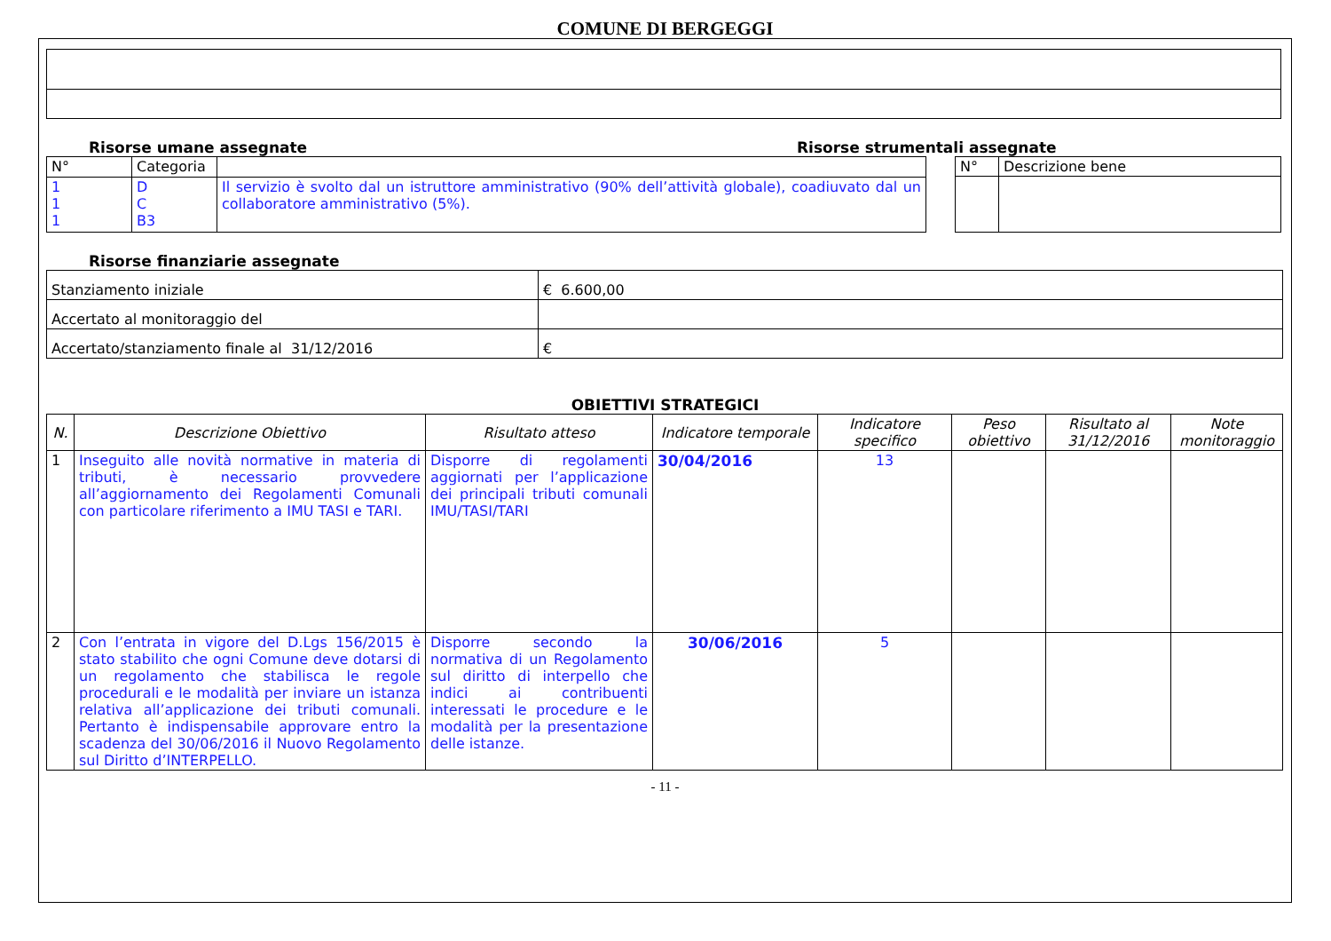COMUNE DI BERGEGGI
Risorse umane assegnate Risorse strumentali assegnate
| N° | Categoria | |
| 1 1 1 | D C B3 | Il servizio è svolto dal un istruttore amministrativo (90% dell’attività globale), coadiuvato dal un collaboratore amministrativo (5%). |
| N° | Descrizione bene |
Risorse finanziarie assegnate
| Stanziamento iniziale | € 6.600,00 |
| Accertato al monitoraggio del | |
| Accertato/stanziamento finale al 31/12/2016 | € |
OBIETTIVI STRATEGICI
| N. | Descrizione Obiettivo | Risultato atteso | Indicatore temporale | Indicatore specifico | Peso obiettivo | Risultato al 31/12/2016 | Note monitoraggio |
| --- | --- | --- | --- | --- | --- | --- | --- |
| 1 | Inseguito alle novità normative in materia di tributi, è necessario provvedere all’aggiornamento dei Regolamenti Comunali con particolare riferimento a IMU TASI e TARI. | Disporre di regolamenti aggiornati per l’applicazione dei principali tributi comunali IMU/TASI/TARI | 30/04/2016 | 13 | | | |
| 2 | Con l’entrata in vigore del D.Lgs 156/2015 è stato stabilito che ogni Comune deve dotarsi di un regolamento che stabilisca le regole procedurali e le modalità per inviare un istanza relativa all’applicazione dei tributi comunali. Pertanto è indispensabile approvare entro la scadenza del 30/06/2016 il Nuovo Regolamento sul Diritto d’INTERPELLO. | Disporre secondo la normativa di un Regolamento sul diritto di interpello che indici ai contribuenti interessati le procedure e le modalità per la presentazione delle istanze. | 30/06/2016 | 5 | | | |
- 11 -